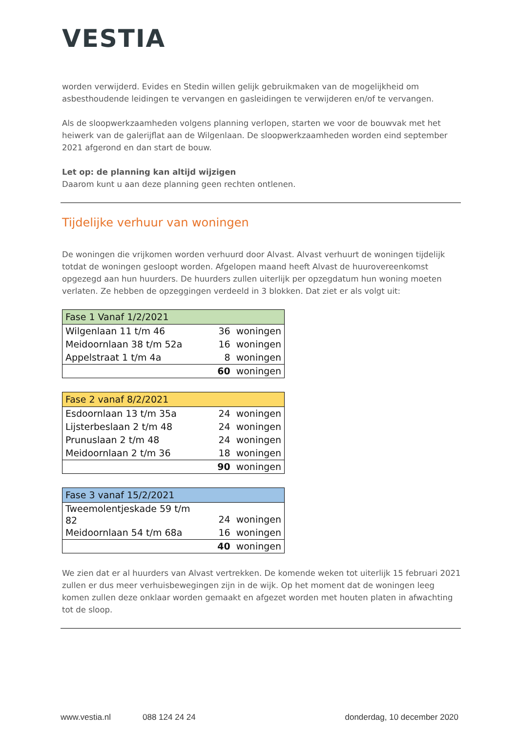VESTIA
worden verwijderd. Evides en Stedin willen gelijk gebruikmaken van de mogelijkheid om asbesthoudende leidingen te vervangen en gasleidingen te verwijderen en/of te vervangen.
Als de sloopwerkzaamheden volgens planning verlopen, starten we voor de bouwvak met het heiwerk van de galerijflat aan de Wilgenlaan. De sloopwerkzaamheden worden eind september 2021 afgerond en dan start de bouw.
Let op: de planning kan altijd wijzigen
Daarom kunt u aan deze planning geen rechten ontlenen.
Tijdelijke verhuur van woningen
De woningen die vrijkomen worden verhuurd door Alvast. Alvast verhuurt de woningen tijdelijk totdat de woningen gesloopt worden. Afgelopen maand heeft Alvast de huurovereenkomst opgezegd aan hun huurders. De huurders zullen uiterlijk per opzegdatum hun woning moeten verlaten. Ze hebben de opzeggingen verdeeld in 3 blokken. Dat ziet er als volgt uit:
| Fase 1 Vanaf 1/2/2021 | | |
| --- | --- | --- |
| Wilgenlaan 11 t/m 46 | 36 | woningen |
| Meidoornlaan 38 t/m 52a | 16 | woningen |
| Appelstraat 1 t/m 4a | 8 | woningen |
| | 60 | woningen |
| Fase 2 vanaf 8/2/2021 | | |
| --- | --- | --- |
| Esdoornlaan 13 t/m 35a | 24 | woningen |
| Lijsterbeslaan 2 t/m 48 | 24 | woningen |
| Prunuslaan 2 t/m 48 | 24 | woningen |
| Meidoornlaan 2 t/m 36 | 18 | woningen |
| | 90 | woningen |
| Fase 3 vanaf 15/2/2021 | | |
| --- | --- | --- |
| Tweemolentjeskade 59 t/m 82 | 24 | woningen |
| Meidoornlaan 54 t/m 68a | 16 | woningen |
| | 40 | woningen |
We zien dat er al huurders van Alvast vertrekken. De komende weken tot uiterlijk 15 februari 2021 zullen er dus meer verhuisbewegingen zijn in de wijk. Op het moment dat de woningen leeg komen zullen deze onklaar worden gemaakt en afgezet worden met houten platen in afwachting tot de sloop.
www.vestia.nl 088 124 24 24 donderdag, 10 december 2020